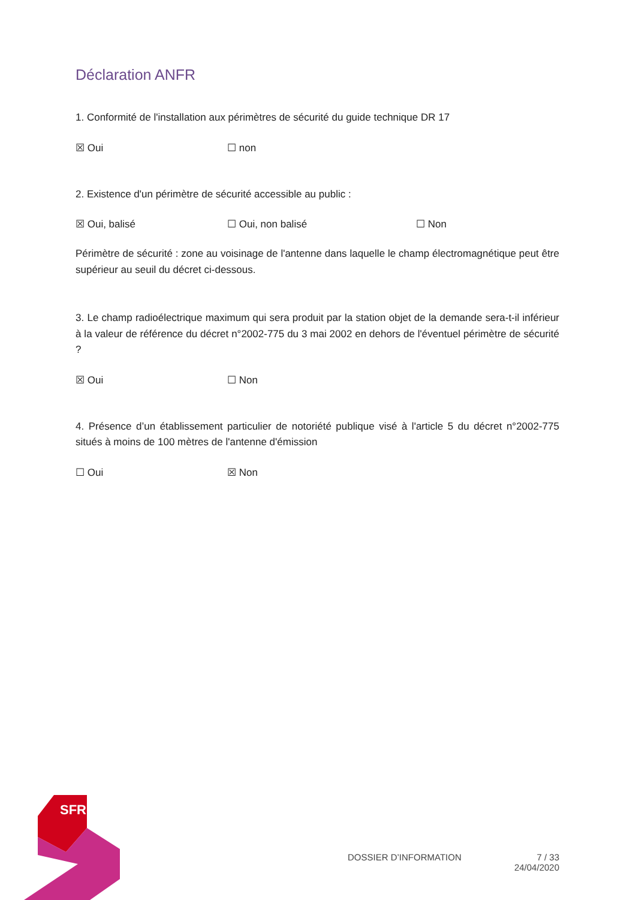Déclaration ANFR
1. Conformité de l'installation aux périmètres de sécurité du guide technique DR 17
☒ Oui ☐ non
2. Existence d'un périmètre de sécurité accessible au public :
☒ Oui, balisé ☐ Oui, non balisé ☐ Non
Périmètre de sécurité : zone au voisinage de l'antenne dans laquelle le champ électromagnétique peut être supérieur au seuil du décret ci-dessous.
3. Le champ radioélectrique maximum qui sera produit par la station objet de la demande sera-t-il inférieur à la valeur de référence du décret n°2002-775 du 3 mai 2002 en dehors de l'éventuel périmètre de sécurité ?
☒ Oui ☐ Non
4. Présence d’un établissement particulier de notoriété publique visé à l'article 5 du décret n°2002-775 situés à moins de 100 mètres de l'antenne d'émission
☐ Oui ☒ Non
SFR
DOSSIER D’INFORMATION 7 / 33
24/04/2020